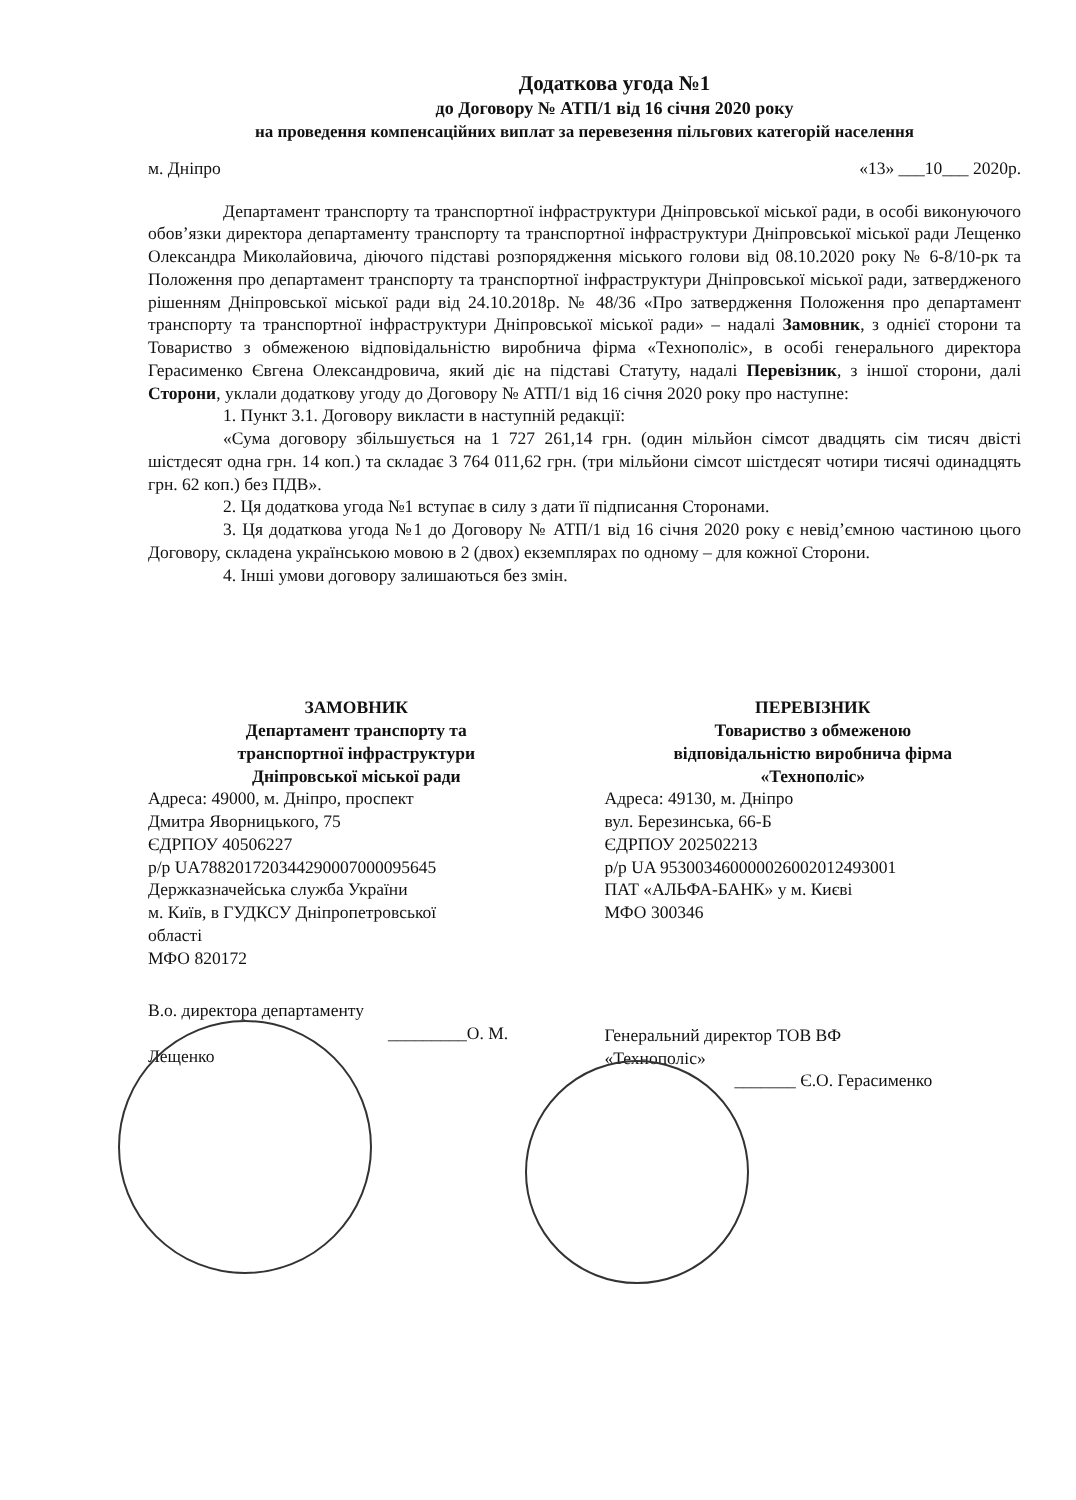Додаткова угода №1
до Договору № АТП/1 від 16 січня 2020 року
на проведення компенсаційних виплат за перевезення пільгових категорій населення
м. Дніпро «13» ___10___ 2020р.
Департамент транспорту та транспортної інфраструктури Дніпровської міської ради, в особі виконуючого обов’язки директора департаменту транспорту та транспортної інфраструктури Дніпровської міської ради Лещенко Олександра Миколайовича, діючого підставі розпорядження міського голови від 08.10.2020 року № 6-8/10-рк та Положення про департамент транспорту та транспортної інфраструктури Дніпровської міської ради, затвердженого рішенням Дніпровської міської ради від 24.10.2018р. № 48/36 «Про затвердження Положення про департамент транспорту та транспортної інфраструктури Дніпровської міської ради» – надалі Замовник, з однієї сторони та Товариство з обмеженою відповідальністю виробнича фірма «Технополіс», в особі генерального директора Герасименко Євгена Олександровича, який діє на підставі Статуту, надалі Перевізник, з іншої сторони, далі Сторони, уклали додаткову угоду до Договору № АТП/1 від 16 січня 2020 року про наступне:
1. Пункт 3.1. Договору викласти в наступній редакції:
«Сума договору збільшується на 1 727 261,14 грн. (один мільйон сімсот двадцять сім тисяч двісті шістдесят одна грн. 14 коп.) та складає 3 764 011,62 грн. (три мільйони сімсот шістдесят чотири тисячі одинадцять грн. 62 коп.) без ПДВ».
2. Ця додаткова угода №1 вступає в силу з дати її підписання Сторонами.
3. Ця додаткова угода №1 до Договору № АТП/1 від 16 січня 2020 року є невід’ємною частиною цього Договору, складена українською мовою в 2 (двох) екземплярах по одному – для кожної Сторони.
4. Інші умови договору залишаються без змін.
ЗАМОВНИК
Департамент транспорту та
транспортної інфраструктури
Дніпровської міської ради
Адреса: 49000, м. Дніпро, проспект
Дмитра Яворницького, 75
ЄДРПОУ 40506227
р/р UA788201720344290007000095645
Держказначейська служба України
м. Київ, в ГУДКСУ Дніпропетровської
області
МФО 820172
В.о. директора департаменту
_________О. М. Лещенко
ПЕРЕВІЗНИК
Товариство з обмеженою
відповідальністю виробнича фірма
«Технополіс»
Адреса: 49130, м. Дніпро
вул. Березинська, 66-Б
ЄДРПОУ 202502213
р/р UA 953003460000026002012493001
ПАТ «АЛЬФА-БАНК» у м. Києві
МФО 300346
Генеральний директор ТОВ ВФ
«Технополіс»
_______ Є.О. Герасименко